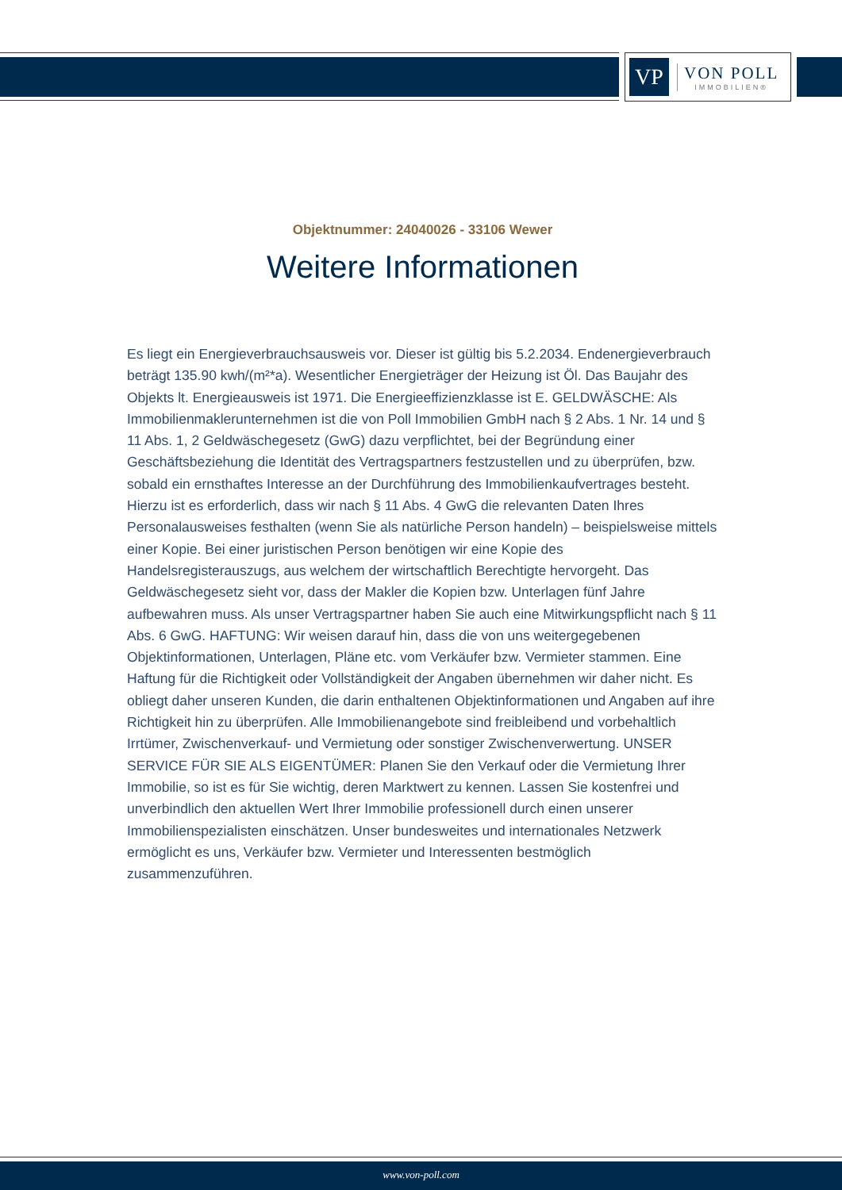VP
VON POLL
IMMOBILIEN®
Objektnummer: 24040026 - 33106 Wewer
Weitere Informationen
Es liegt ein Energieverbrauchsausweis vor. Dieser ist gültig bis 5.2.2034. Endenergieverbrauch beträgt 135.90 kwh/(m²*a). Wesentlicher Energieträger der Heizung ist Öl. Das Baujahr des Objekts lt. Energieausweis ist 1971. Die Energieeffizienzklasse ist E. GELDWÄSCHE: Als Immobilienmaklerunternehmen ist die von Poll Immobilien GmbH nach § 2 Abs. 1 Nr. 14 und § 11 Abs. 1, 2 Geldwäschegesetz (GwG) dazu verpflichtet, bei der Begründung einer Geschäftsbeziehung die Identität des Vertragspartners festzustellen und zu überprüfen, bzw. sobald ein ernsthaftes Interesse an der Durchführung des Immobilienkaufvertrages besteht. Hierzu ist es erforderlich, dass wir nach § 11 Abs. 4 GwG die relevanten Daten Ihres Personalausweises festhalten (wenn Sie als natürliche Person handeln) – beispielsweise mittels einer Kopie. Bei einer juristischen Person benötigen wir eine Kopie des Handelsregisterauszugs, aus welchem der wirtschaftlich Berechtigte hervorgeht. Das Geldwäschegesetz sieht vor, dass der Makler die Kopien bzw. Unterlagen fünf Jahre aufbewahren muss. Als unser Vertragspartner haben Sie auch eine Mitwirkungspflicht nach § 11 Abs. 6 GwG. HAFTUNG: Wir weisen darauf hin, dass die von uns weitergegebenen Objektinformationen, Unterlagen, Pläne etc. vom Verkäufer bzw. Vermieter stammen. Eine Haftung für die Richtigkeit oder Vollständigkeit der Angaben übernehmen wir daher nicht. Es obliegt daher unseren Kunden, die darin enthaltenen Objektinformationen und Angaben auf ihre Richtigkeit hin zu überprüfen. Alle Immobilienangebote sind freibleibend und vorbehaltlich Irrtümer, Zwischenverkauf- und Vermietung oder sonstiger Zwischenverwertung. UNSER SERVICE FÜR SIE ALS EIGENTÜMER: Planen Sie den Verkauf oder die Vermietung Ihrer Immobilie, so ist es für Sie wichtig, deren Marktwert zu kennen. Lassen Sie kostenfrei und unverbindlich den aktuellen Wert Ihrer Immobilie professionell durch einen unserer Immobilienspezialisten einschätzen. Unser bundesweites und internationales Netzwerk ermöglicht es uns, Verkäufer bzw. Vermieter und Interessenten bestmöglich zusammenzuführen.
www.von-poll.com